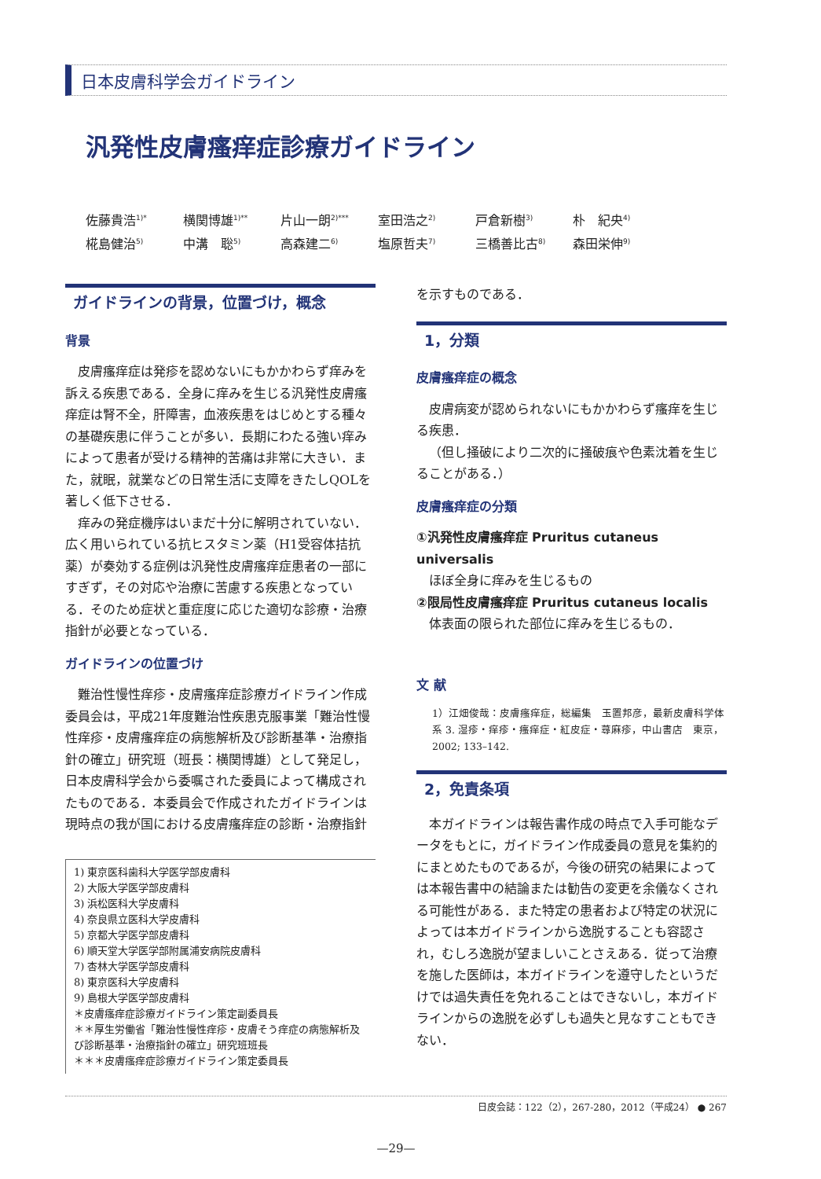日本皮膚科学会ガイドライン
汎発性皮膚瘙痒症診療ガイドライン
佐藤貴浩<sup>1)*</sup> 横関博雄<sup>1)**</sup> 片山一朗<sup>2)***</sup> 室田浩之<sup>2)</sup> 戸倉新樹<sup>3)</sup> 朴　紀央<sup>4)</sup> 椛島健治<sup>5)</sup> 中溝　聡<sup>5)</sup> 高森建二<sup>6)</sup> 塩原哲夫<sup>7)</sup> 三橋善比古<sup>8)</sup> 森田栄伸<sup>9)</sup>
ガイドラインの背景，位置づけ，概念
背景
皮膚瘙痒症は発疹を認めないにもかかわらず痒みを訴える疾患である．全身に痒みを生じる汎発性皮膚瘙痒症は腎不全，肝障害，血液疾患をはじめとする種々の基礎疾患に伴うことが多い．長期にわたる強い痒みによって患者が受ける精神的苦痛は非常に大きい．また，就眠，就業などの日常生活に支障をきたしQOLを著しく低下させる．
痒みの発症機序はいまだ十分に解明されていない．広く用いられている抗ヒスタミン薬（H1受容体拮抗薬）が奏効する症例は汎発性皮膚瘙痒症患者の一部にすぎず，その対応や治療に苦慮する疾患となっている．そのため症状と重症度に応じた適切な診療・治療指針が必要となっている．
ガイドラインの位置づけ
難治性慢性痒疹・皮膚瘙痒症診療ガイドライン作成委員会は，平成21年度難治性疾患克服事業「難治性慢性痒疹・皮膚瘙痒症の病態解析及び診断基準・治療指針の確立」研究班（班長：横関博雄）として発足し，日本皮膚科学会から委嘱された委員によって構成されたものである．本委員会で作成されたガイドラインは現時点の我が国における皮膚瘙痒症の診断・治療指針
1) 東京医科歯科大学医学部皮膚科
2) 大阪大学医学部皮膚科
3) 浜松医科大学皮膚科
4) 奈良県立医科大学皮膚科
5) 京都大学医学部皮膚科
6) 順天堂大学医学部附属浦安病院皮膚科
7) 杏林大学医学部皮膚科
8) 東京医科大学皮膚科
9) 島根大学医学部皮膚科
＊皮膚瘙痒症診療ガイドライン策定副委員長
＊＊厚生労働省「難治性慢性痒疹・皮膚そう痒症の病態解析及び診断基準・治療指針の確立」研究班班長
＊＊＊皮膚瘙痒症診療ガイドライン策定委員長
を示すものである．
1，分類
皮膚瘙痒症の概念
皮膚病変が認められないにもかかわらず瘙痒を生じる疾患．
（但し掻破により二次的に掻破痕や色素沈着を生じることがある．）
皮膚瘙痒症の分類
①汎発性皮膚瘙痒症 Pruritus cutaneus universalis
ほぼ全身に痒みを生じるもの
②限局性皮膚瘙痒症 Pruritus cutaneus localis
体表面の限られた部位に痒みを生じるもの．
文 献
1）江畑俊哉：皮膚瘙痒症，総編集　玉置邦彦，最新皮膚科学体系 3. 湿疹・痒疹・瘙痒症・紅皮症・蕁麻疹，中山書店　東京，2002; 133–142.
2，免責条項
本ガイドラインは報告書作成の時点で入手可能なデータをもとに，ガイドライン作成委員の意見を集約的にまとめたものであるが，今後の研究の結果によっては本報告書中の結論または勧告の変更を余儀なくされる可能性がある．また特定の患者および特定の状況によっては本ガイドラインから逸脱することも容認され，むしろ逸脱が望ましいことさえある．従って治療を施した医師は，本ガイドラインを遵守したというだけでは過失責任を免れることはできないし，本ガイドラインからの逸脱を必ずしも過失と見なすこともできない．
日皮会誌：122（2），267-280，2012（平成24） ● 267
—29—